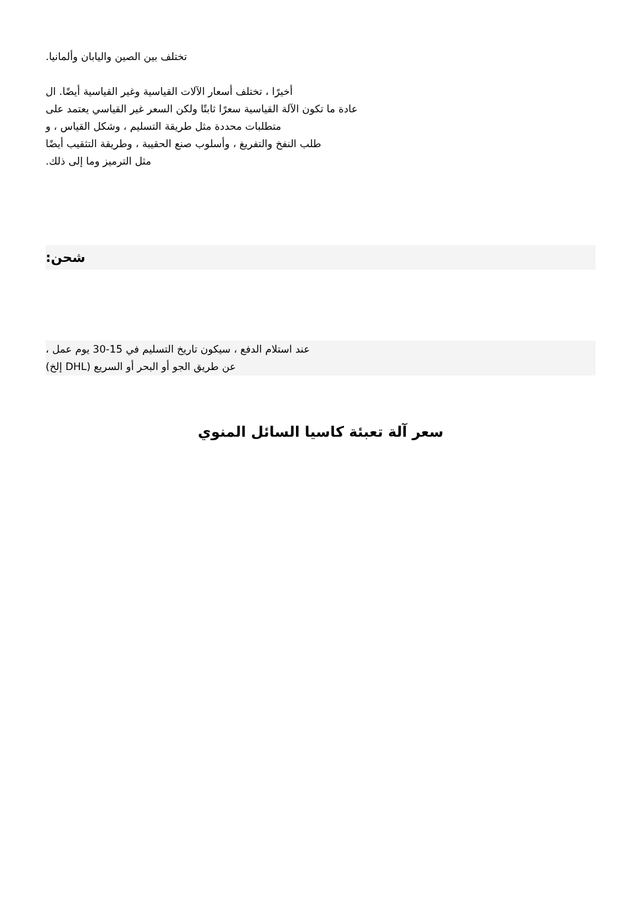تختلف بين الصين واليابان وألمانيا.
أخيرًا ، تختلف أسعار الآلات القياسية وغير القياسية أيضًا. ال
عادة ما تكون الآلة القياسية سعرًا ثابتًا ولكن السعر غير القياسي يعتمد على
متطلبات محددة مثل طريقة التسليم ، وشكل القياس ، و
طلب النفخ والتفريغ ، وأسلوب صنع الحقيبة ، وطريقة التثقيب أيضًا
مثل الترميز وما إلى ذلك.
شحن:
عند استلام الدفع ، سيكون تاريخ التسليم في 15-30 يوم عمل ،
عن طريق الجو أو البحر أو السريع (DHL إلخ)
سعر آلة تعبئة كاسيا السائل المنوي